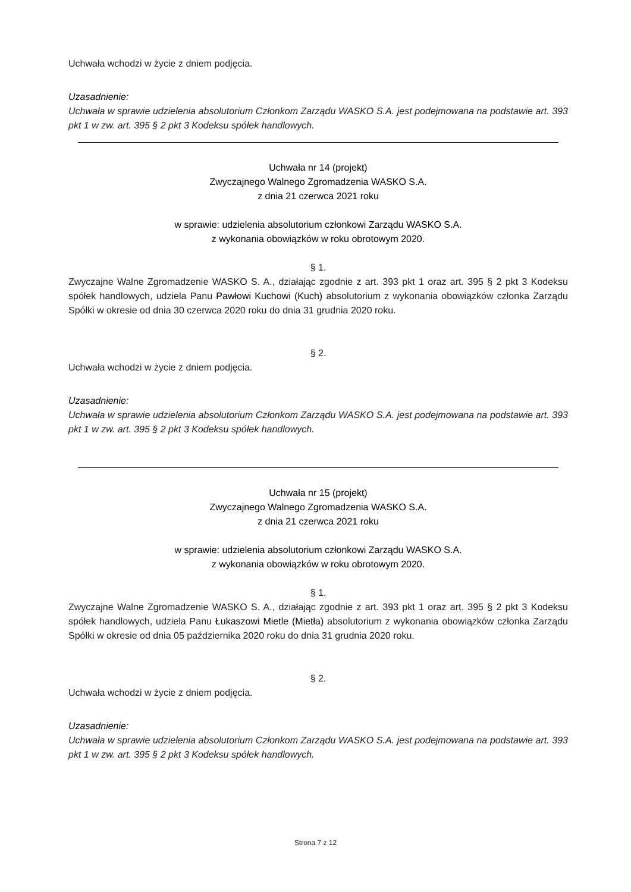Uchwała wchodzi w życie z dniem podjęcia.
Uzasadnienie:
Uchwała w sprawie udzielenia absolutorium Członkom Zarządu WASKO S.A. jest podejmowana na podstawie art. 393 pkt 1 w zw. art. 395 § 2 pkt 3 Kodeksu spółek handlowych.
Uchwała nr 14 (projekt)
Zwyczajnego Walnego Zgromadzenia WASKO S.A.
z dnia 21 czerwca 2021 roku
w sprawie: udzielenia absolutorium członkowi Zarządu WASKO S.A.
z wykonania obowiązków w roku obrotowym 2020.
§ 1.
Zwyczajne Walne Zgromadzenie WASKO S. A., działając zgodnie z art. 393 pkt 1 oraz art. 395 § 2 pkt 3 Kodeksu spółek handlowych, udziela Panu Pawłowi Kuchowi (Kuch) absolutorium z wykonania obowiązków członka Zarządu Spółki w okresie od dnia 30 czerwca 2020 roku do dnia 31 grudnia 2020 roku.
§ 2.
Uchwała wchodzi w życie z dniem podjęcia.
Uzasadnienie:
Uchwała w sprawie udzielenia absolutorium Członkom Zarządu WASKO S.A. jest podejmowana na podstawie art. 393 pkt 1 w zw. art. 395 § 2 pkt 3 Kodeksu spółek handlowych.
Uchwała nr 15 (projekt)
Zwyczajnego Walnego Zgromadzenia WASKO S.A.
z dnia 21 czerwca 2021 roku
w sprawie: udzielenia absolutorium członkowi Zarządu WASKO S.A.
z wykonania obowiązków w roku obrotowym 2020.
§ 1.
Zwyczajne Walne Zgromadzenie WASKO S. A., działając zgodnie z art. 393 pkt 1 oraz art. 395 § 2 pkt 3 Kodeksu spółek handlowych, udziela Panu Łukaszowi Mietle (Mietła) absolutorium z wykonania obowiązków członka Zarządu Spółki w okresie od dnia 05 października 2020 roku do dnia 31 grudnia 2020 roku.
§ 2.
Uchwała wchodzi w życie z dniem podjęcia.
Uzasadnienie:
Uchwała w sprawie udzielenia absolutorium Członkom Zarządu WASKO S.A. jest podejmowana na podstawie art. 393 pkt 1 w zw. art. 395 § 2 pkt 3 Kodeksu spółek handlowych.
Strona 7 z 12